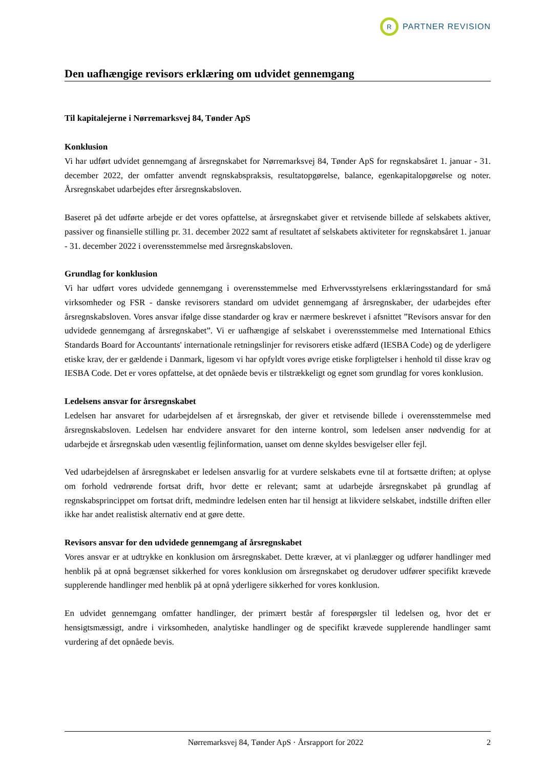R
PARTNER REVISION
Den uafhængige revisors erklæring om udvidet gennemgang
Til kapitalejerne i Nørremarksvej 84, Tønder ApS
Konklusion
Vi har udført udvidet gennemgang af årsregnskabet for Nørremarksvej 84, Tønder ApS for regnskabsåret 1. januar - 31. december 2022, der omfatter anvendt regnskabspraksis, resultatopgørelse, balance, egenkapitalopgørelse og noter. Årsregnskabet udarbejdes efter årsregnskabsloven.
Baseret på det udførte arbejde er det vores opfattelse, at årsregnskabet giver et retvisende billede af selskabets aktiver, passiver og finansielle stilling pr. 31. december 2022 samt af resultatet af selskabets aktiviteter for regnskabsåret 1. januar - 31. december 2022 i overensstemmelse med årsregnskabsloven.
Grundlag for konklusion
Vi har udført vores udvidede gennemgang i overensstemmelse med Erhvervsstyrelsens erklæringsstandard for små virksomheder og FSR - danske revisorers standard om udvidet gennemgang af årsregnskaber, der udarbejdes efter årsregnskabsloven. Vores ansvar ifølge disse standarder og krav er nærmere beskrevet i afsnittet ”Revisors ansvar for den udvidede gennemgang af årsregnskabet”. Vi er uafhængige af selskabet i overensstemmelse med International Ethics Standards Board for Accountants' internationale retningslinjer for revisorers etiske adfærd (IESBA Code) og de yderligere etiske krav, der er gældende i Danmark, ligesom vi har opfyldt vores øvrige etiske forpligtelser i henhold til disse krav og IESBA Code. Det er vores opfattelse, at det opnåede bevis er tilstrækkeligt og egnet som grundlag for vores konklusion.
Ledelsens ansvar for årsregnskabet
Ledelsen har ansvaret for udarbejdelsen af et årsregnskab, der giver et retvisende billede i overensstemmelse med årsregnskabsloven. Ledelsen har endvidere ansvaret for den interne kontrol, som ledelsen anser nødvendig for at udarbejde et årsregnskab uden væsentlig fejlinformation, uanset om denne skyldes besvigelser eller fejl.
Ved udarbejdelsen af årsregnskabet er ledelsen ansvarlig for at vurdere selskabets evne til at fortsætte driften; at oplyse om forhold vedrørende fortsat drift, hvor dette er relevant; samt at udarbejde årsregnskabet på grundlag af regnskabsprincippet om fortsat drift, medmindre ledelsen enten har til hensigt at likvidere selskabet, indstille driften eller ikke har andet realistisk alternativ end at gøre dette.
Revisors ansvar for den udvidede gennemgang af årsregnskabet
Vores ansvar er at udtrykke en konklusion om årsregnskabet. Dette kræver, at vi planlægger og udfører handlinger med henblik på at opnå begrænset sikkerhed for vores konklusion om årsregnskabet og derudover udfører specifikt krævede supplerende handlinger med henblik på at opnå yderligere sikkerhed for vores konklusion.
En udvidet gennemgang omfatter handlinger, der primært består af forespørgsler til ledelsen og, hvor det er hensigtsmæssigt, andre i virksomheden, analytiske handlinger og de specifikt krævede supplerende handlinger samt vurdering af det opnåede bevis.
Nørremarksvej 84, Tønder ApS · Årsrapport for 2022 2